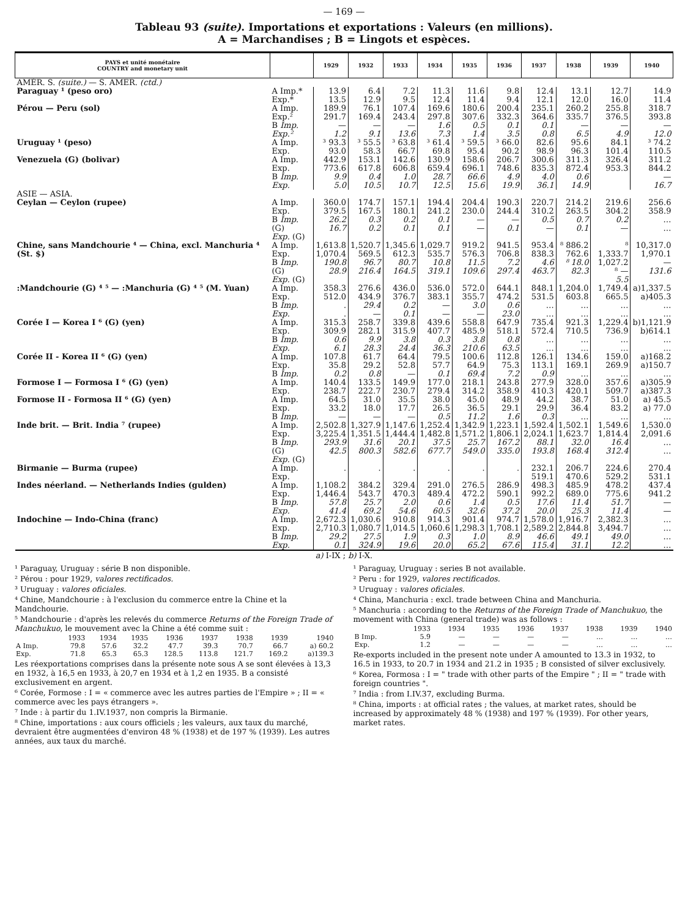— 169 —
Tableau 93 (suite). Importations et exportations : Valeurs (en millions).
A = Marchandises ; B = Lingots et espèces.
| PAYS et unité monétaire COUNTRY and monetary unit | | 1929 | 1932 | 1933 | 1934 | 1935 | 1936 | 1937 | 1938 | 1939 | 1940 |
| --- | --- | --- | --- | --- | --- | --- | --- | --- | --- | --- | --- |
| AMÉR. S. (suite.) — S. AMER. (ctd.) | | | | | | | | | | | |
| Paraguay ¹ (peso oro) | A Imp.* Exp.* | 13.9 13.5 | 6.4 12.9 | 7.2 9.5 | 11.3 12.4 | 11.6 11.4 | 9.8 9.4 | 12.4 12.1 | 13.1 12.0 | 12.7 16.0 | 14.9 11.4 |
| Pérou — Peru (sol) | A Imp. Exp.² B Imp. Exp.² | 189.9 291.7 — 1.2 | 76.1 169.4 — 9.1 | 107.4 243.4 — 13.6 | 169.6 297.8 1.6 7.3 | 180.6 307.6 0.5 1.4 | 200.4 332.3 0.1 3.5 | 235.1 364.6 0.1 0.8 | 260.2 335.7 — 6.5 | 255.8 376.5 — 4.9 | 318.7 393.8 — 12.0 |
| Uruguay ¹ (peso) | A Imp. Exp. | ³ 93.3 93.0 | ³ 55.5 58.3 | ³ 63.8 66.7 | ³ 61.4 69.8 | ³ 59.5 95.4 | ³ 66.0 90.2 | 82.6 98.9 | 95.6 96.3 | 84.1 101.4 | ³ 74.2 110.5 |
| Venezuela (G) (bolivar) | A Imp. Exp. B Imp. Exp. | 442.9 773.6 9.9 5.0 | 153.1 617.8 0.4 10.5 | 142.6 606.8 1.0 10.7 | 130.9 659.4 28.7 12.5 | 158.6 696.1 66.6 15.6 | 206.7 748.6 4.9 19.9 | 300.6 835.3 4.0 36.1 | 311.3 872.4 0.6 14.9 | 326.4 953.3 | 311.2 844.2 — 16.7 |
| ASIE — ASIA. | | | | | | | | | | | |
| Ceylan — Ceylon (rupee) | A Imp. Exp. B Imp. (G) Exp. (G) | 360.0 379.5 26.2 16.7 | 174.7 167.5 0.3 0.2 | 157.1 180.1 0.2 0.1 | 194.4 241.2 0.1 0.1 | 204.4 230.0 — — | 190.3 244.4 — 0.1 | 220.7 310.2 0.5 — | 214.2 263.5 0.7 0.1 | 219.6 304.2 0.2 — | 256.6 358.9 … … |
| Chine, sans Mandchourie ⁴ — China, excl. Manchuria ⁴ (St. $) | A Imp. Exp. B Imp. (G) Exp. (G) | 1,613.8 1,070.4 190.8 28.9 | 1,520.7 569.5 96.7 216.4 | 1,345.6 612.3 80.7 164.5 | 1,029.7 535.7 10.8 319.1 | 919.2 576.3 11.5 109.6 | 941.5 706.8 7.2 297.4 | 953.4 838.3 4.6 463.7 | ⁸ 886.2 762.6 ⁸ 18.0 82.3 | ⁸ 1,333.7 1,027.2 ⁸ — 5.5 | 10,317.0 1,970.1 — 131.6 |
| :Mandchourie (G) ⁴ ⁵ — :Manchuria (G) ⁴ ⁵ (M. Yuan) | A Imp. Exp. B Imp. Exp. | 358.3 512.0 . . | 276.6 434.9 29.4 — | 436.0 376.7 0.2 0.1 | 536.0 383.1 — — | 572.0 355.7 3.0 — | 644.1 474.2 0.6 23.0 | 848.1 531.5 … … | 1,204.0 603.8 … … | 1,749.4 665.5 … … | a)1,337.5 a)405.3 … … |
| Corée I — Korea I ⁶ (G) (yen) | A Imp. Exp. B Imp. Exp. | 315.3 309.9 0.6 6.1 | 258.7 282.1 9.9 28.3 | 339.8 315.9 3.8 24.4 | 439.6 407.7 0.3 36.3 | 558.8 485.9 3.8 210.6 | 647.9 518.1 0.8 63.5 | 735.4 572.4 … … | 921.3 710.5 … … | 1,229.4 736.9 … … | b)1,121.9 b)614.1 … … |
| Corée II - Korea II ⁶ (G) (yen) | A Imp. Exp. B Imp. | 107.8 35.8 0.2 | 61.7 29.2 0.8 | 64.4 52.8 — | 79.5 57.7 0.1 | 100.6 64.9 69.4 | 112.8 75.3 7.2 | 126.1 113.1 0.9 | 134.6 169.1 … | 159.0 269.9 … | a)168.2 a)150.7 … |
| Formose I — Formosa I ⁶ (G) (yen) | A Imp. Exp. | 140.4 238.7 | 133.5 222.7 | 149.9 230.7 | 177.0 279.4 | 218.1 314.2 | 243.8 358.9 | 277.9 410.3 | 328.0 420.1 | 357.6 509.7 | a)305.9 a)387.3 |
| Formose II - Formosa II ⁶ (G) (yen) | A Imp. Exp. B Imp. | 64.5 33.2 — | 31.0 18.0 — | 35.5 17.7 — | 38.0 26.5 0.5 | 45.0 36.5 11.2 | 48.9 29.1 1.6 | 44.2 29.9 0.3 | 38.7 36.4 … | 51.0 83.2 … | a) 45.5 a) 77.0 … |
| Inde brit. — Brit. India ⁷ (rupee) | A Imp. Exp. B Imp. (G) Exp. (G) | 2,502.8 3,225.4 293.9 42.5 | 1,327.9 1,351.5 31.6 800.3 | 1,147.6 1,444.4 20.1 582.6 | 1,252.4 1,482.8 37.5 677.7 | 1,342.9 1,571.2 25.7 549.0 | 1,223.1 1,806.1 167.2 335.0 | 1,592.4 2,024.1 88.1 193.8 | 1,502.1 1,623.7 32.0 168.4 | 1,549.6 1,814.4 16.4 312.4 | 1,530.0 2,091.6 … … |
| Birmanie — Burma (rupee) | A Imp. Exp. | . | . | . | . | . | . | 232.1 519.1 | 206.7 470.6 | 224.6 529.2 | 270.4 531.1 |
| Indes néerland. — Netherlands Indies (gulden) | A Imp. Exp. B Imp. Exp. | 1,108.2 1,446.4 57.8 41.4 | 384.2 543.7 25.7 69.2 | 329.4 470.3 2.0 54.6 | 291.0 489.4 0.6 60.5 | 276.5 472.2 1.4 32.6 | 286.9 590.1 0.5 37.2 | 498.3 992.2 17.6 20.0 | 485.9 689.0 11.4 25.3 | 478.2 775.6 51.7 11.4 | 437.4 941.2 — — |
| Indochine — Indo-China (franc) | A Imp. Exp. B Imp. Exp. | 2,672.3 2,710.3 29.2 0.1 | 1,030.6 1,080.7 27.5 324.9 | 910.8 1,014.5 1.9 19.6 | 914.3 1,060.6 0.3 20.0 | 901.4 1,298.3 1.0 65.2 | 974.7 1,708.1 8.9 67.6 | 1,578.0 2,589.2 46.6 115.4 | 1,916.7 2,844.8 49.1 31.1 | 2,382.3 3,494.7 49.0 12.2 | … … … … |
a) I-IX ; b) I-X.
¹ Paraguay, Uruguay : série B non disponible.
² Pérou : pour 1929, valores rectificados.
³ Uruguay : valores oficiales.
⁴ Chine, Mandchourie : à l'exclusion du commerce entre la Chine et la Mandchourie.
⁵ Mandchourie : d'après les relevés du commerce Returns of the Foreign Trade of Manchukuo, le mouvement avec la Chine a été comme suit :
| | 1933 | 1934 | 1935 | 1936 | 1937 | 1938 | 1939 | 1940 |
| A Imp. | 79.8 | 57.6 | 32.2 | 47.7 | 39.3 | 70.7 | 66.7 | a) 60.2 |
| Exp. | 71.8 | 65.3 | 65.3 | 128.5 | 113.8 | 121.7 | 169.2 | a)139.3 |
Les réexportations comprises dans la présente note sous A se sont élevées à 13,3 en 1932, à 16,5 en 1933, à 20,7 en 1934 et à 1,2 en 1935. B a consisté exclusivement en argent.
⁶ Corée, Formose : I = « commerce avec les autres parties de l'Empire » ; II = « commerce avec les pays étrangers ».
⁷ Inde : à partir du 1.IV.1937, non compris la Birmanie.
⁸ Chine, importations : aux cours officiels ; les valeurs, aux taux du marché, devraient être augmentées d'environ 48 % (1938) et de 197 % (1939). Les autres années, aux taux du marché.
¹ Paraguay, Uruguay : series B not available.
² Peru : for 1929, valores rectificados.
³ Uruguay : valores oficiales.
⁴ China, Manchuria : excl. trade between China and Manchuria.
⁵ Manchuria : according to the Returns of the Foreign Trade of Manchukuo, the movement with China (general trade) was as follows :
| | 1933 | 1934 | 1935 | 1936 | 1937 | 1938 | 1939 | 1940 |
| B Imp. | 5.9 | — | — | — | — | … | … | … |
| Exp. | 1.2 | — | — | — | — | … | … | … |
Re-exports included in the present note under A amounted to 13.3 in 1932, to 16.5 in 1933, to 20.7 in 1934 and 21.2 in 1935 ; B consisted of silver exclusively.
⁶ Korea, Formosa : I = " trade with other parts of the Empire " ; II = " trade with foreign countries ".
⁷ India : from I.IV.37, excluding Burma.
⁸ China, imports : at official rates ; the values, at market rates, should be increased by approximately 48 % (1938) and 197 % (1939). For other years, market rates.